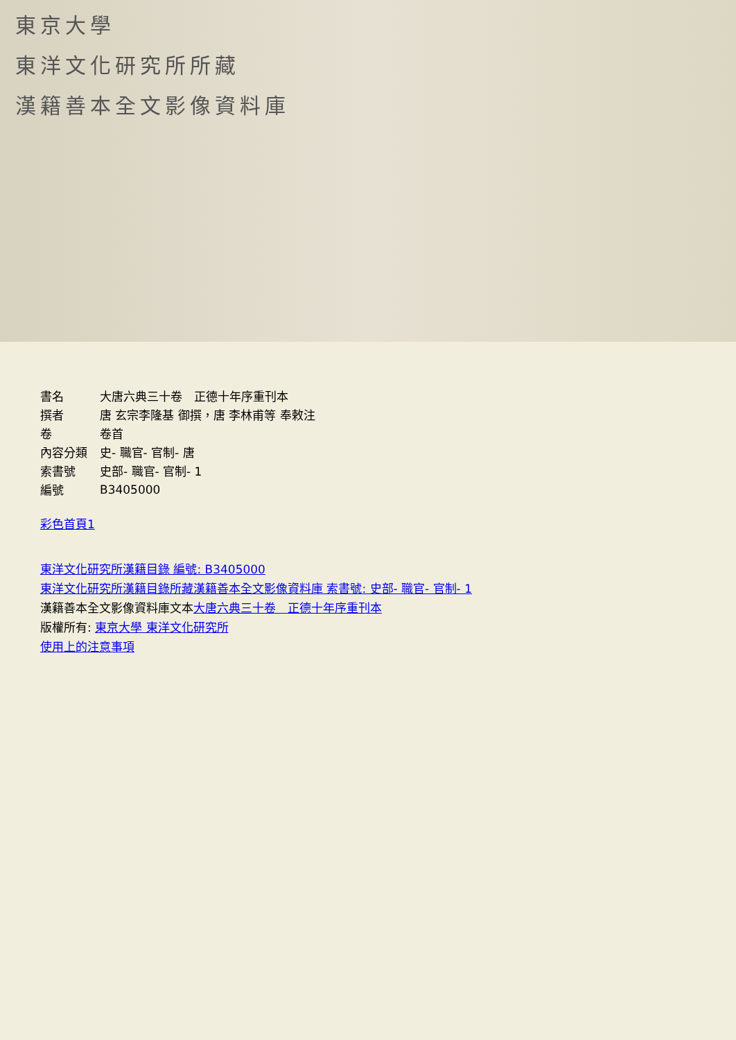東京大學
東洋文化研究所所藏
漢籍善本全文影像資料庫
| 書名 | 大唐六典三十卷 正德十年序重刊本 |
| 撰者 | 唐 玄宗李隆基 御撰，唐 李林甫等 奉敕注 |
| 卷 | 卷首 |
| 內容分類 | 史- 職官- 官制- 唐 |
| 索書號 | 史部- 職官- 官制- 1 |
| 編號 | B3405000 |
彩色首頁1
東洋文化研究所漢籍目錄 編號: B3405000
東洋文化研究所漢籍目錄所藏漢籍善本全文影像資料庫 索書號: 史部- 職官- 官制- 1
漢籍善本全文影像資料庫文本大唐六典三十卷　正德十年序重刊本
版權所有: 東京大學 東洋文化研究所
使用上的注意事項